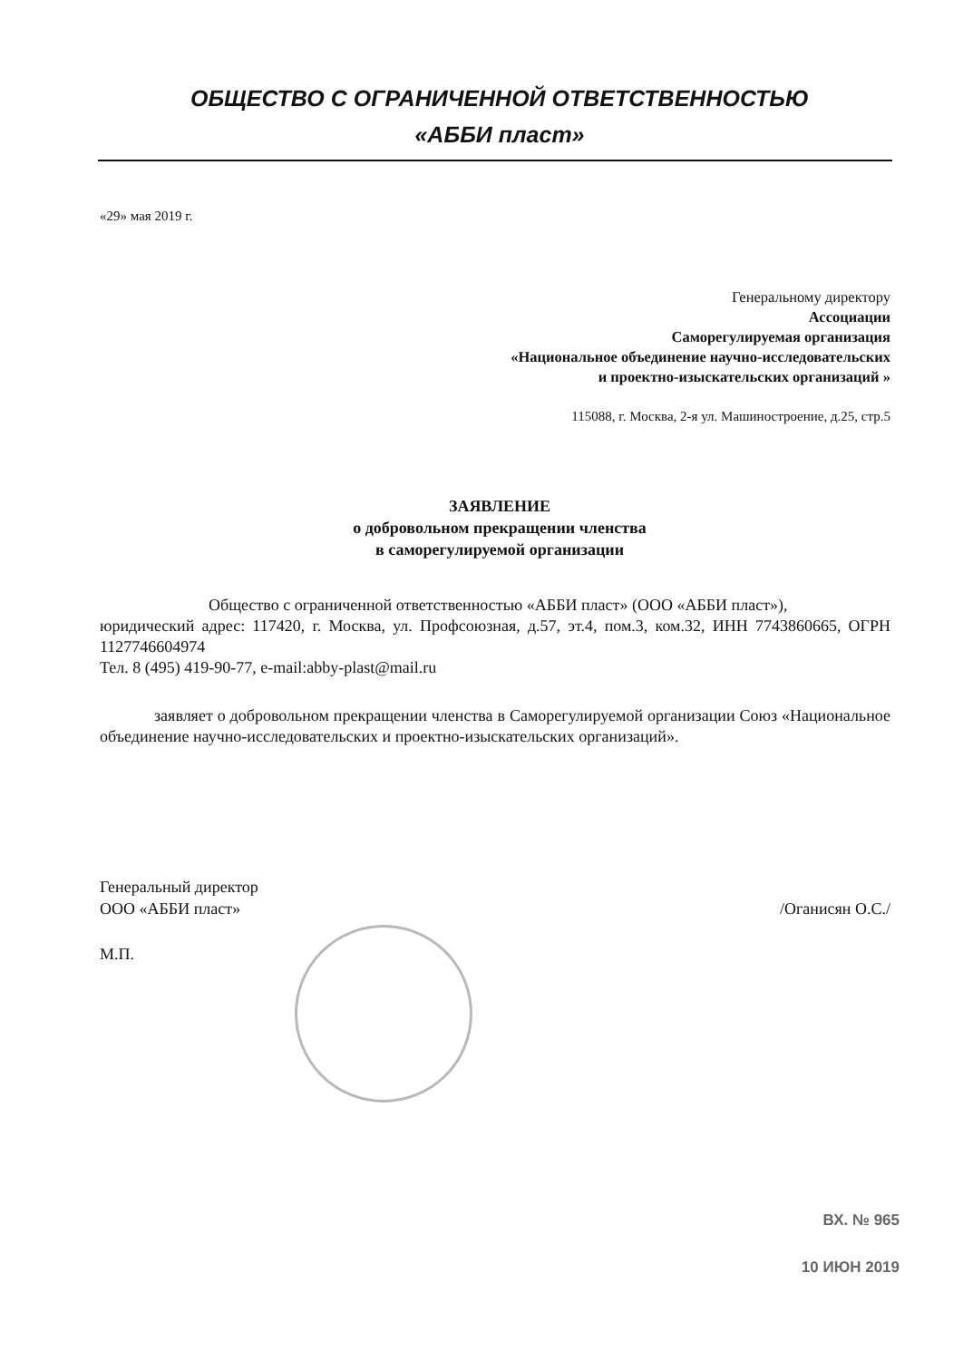ОБЩЕСТВО С ОГРАНИЧЕННОЙ ОТВЕТСТВЕННОСТЬЮ
«АББИ пласт»
«29» мая 2019 г.
Генеральному директору
Ассоциации
Саморегулируемая организация
«Национальное объединение научно-исследовательских
и проектно-изыскательских организаций »
115088, г. Москва, 2-я ул. Машиностроение, д.25, стр.5
ЗАЯВЛЕНИЕ
о добровольном прекращении членства
в саморегулируемой организации
Общество с ограниченной ответственностью «АББИ пласт» (ООО «АББИ пласт»),
юридический адрес: 117420, г. Москва, ул. Профсоюзная, д.57, эт.4, пом.3, ком.32, ИНН 7743860665, ОГРН 1127746604974
Тел. 8 (495) 419-90-77, e-mail:abby-plast@mail.ru
заявляет о добровольном прекращении членства в Саморегулируемой организации Союз «Национальное объединение научно-исследовательских и проектно-изыскательских организаций».
Генеральный директор
ООО «АББИ пласт» /Оганисян О.С./
М.П.
ВХ. № 965
10 ИЮН 2019